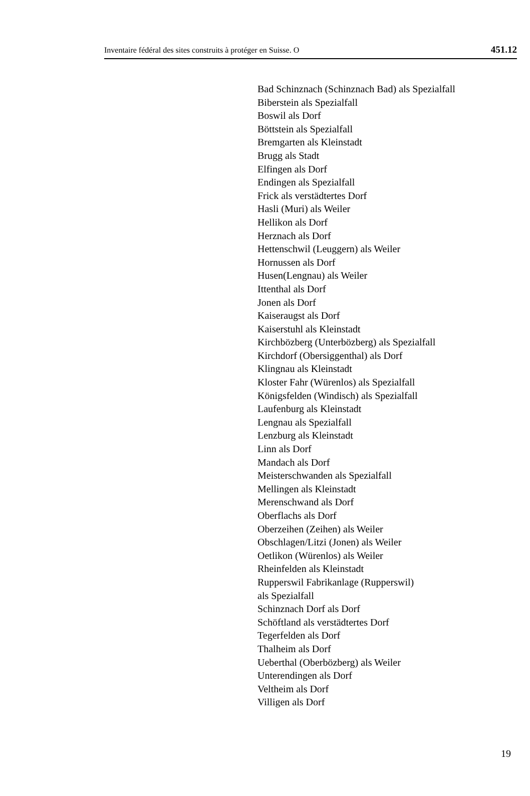Inventaire fédéral des sites construits à protéger en Suisse. O 451.12
Bad Schinznach (Schinznach Bad) als Spezialfall
Biberstein als Spezialfall
Boswil als Dorf
Böttstein als Spezialfall
Bremgarten als Kleinstadt
Brugg als Stadt
Elfingen als Dorf
Endingen als Spezialfall
Frick als verstädtertes Dorf
Hasli (Muri) als Weiler
Hellikon als Dorf
Herznach als Dorf
Hettenschwil (Leuggern) als Weiler
Hornussen als Dorf
Husen(Lengnau) als Weiler
Ittenthal als Dorf
Jonen als Dorf
Kaiseraugst als Dorf
Kaiserstuhl als Kleinstadt
Kirchbözberg (Unterbözberg) als Spezialfall
Kirchdorf (Obersiggenthal) als Dorf
Klingnau als Kleinstadt
Kloster Fahr (Würenlos) als Spezialfall
Königsfelden (Windisch) als Spezialfall
Laufenburg als Kleinstadt
Lengnau als Spezialfall
Lenzburg als Kleinstadt
Linn als Dorf
Mandach als Dorf
Meisterschwanden als Spezialfall
Mellingen als Kleinstadt
Merenschwand als Dorf
Oberflachs als Dorf
Oberzeihen (Zeihen) als Weiler
Obschlagen/Litzi (Jonen) als Weiler
Oetlikon (Würenlos) als Weiler
Rheinfelden als Kleinstadt
Rupperswil Fabrikanlage (Rupperswil)
als Spezialfall
Schinznach Dorf als Dorf
Schöftland als verstädtertes Dorf
Tegerfelden als Dorf
Thalheim als Dorf
Ueberthal (Oberbözberg) als Weiler
Unterendingen als Dorf
Veltheim als Dorf
Villigen als Dorf
19